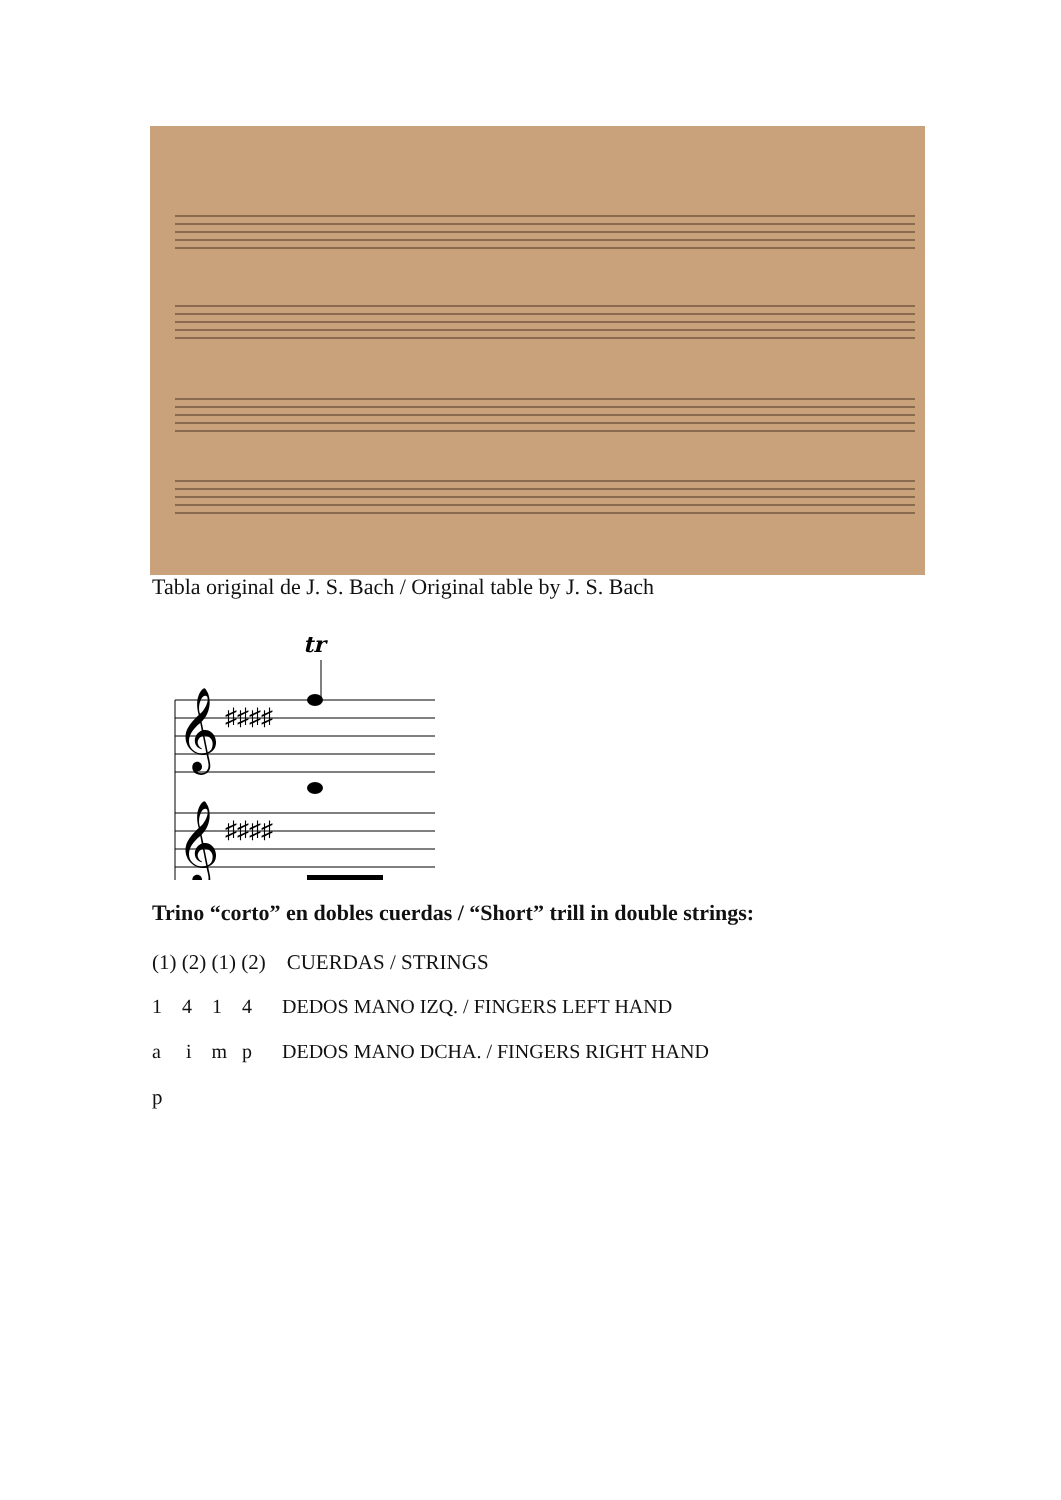Tabla original de J. S. Bach / Original table by J. S. Bach
tr
𝄞
𝄞
♯♯♯♯
♯♯♯♯
Trino “corto” en dobles cuerdas / “Short” trill in double strings:
(1) (2) (1) (2) CUERDAS / STRINGS
1 4 1 4 DEDOS MANO IZQ. / FINGERS LEFT HAND
a i m p DEDOS MANO DCHA. / FINGERS RIGHT HAND
p